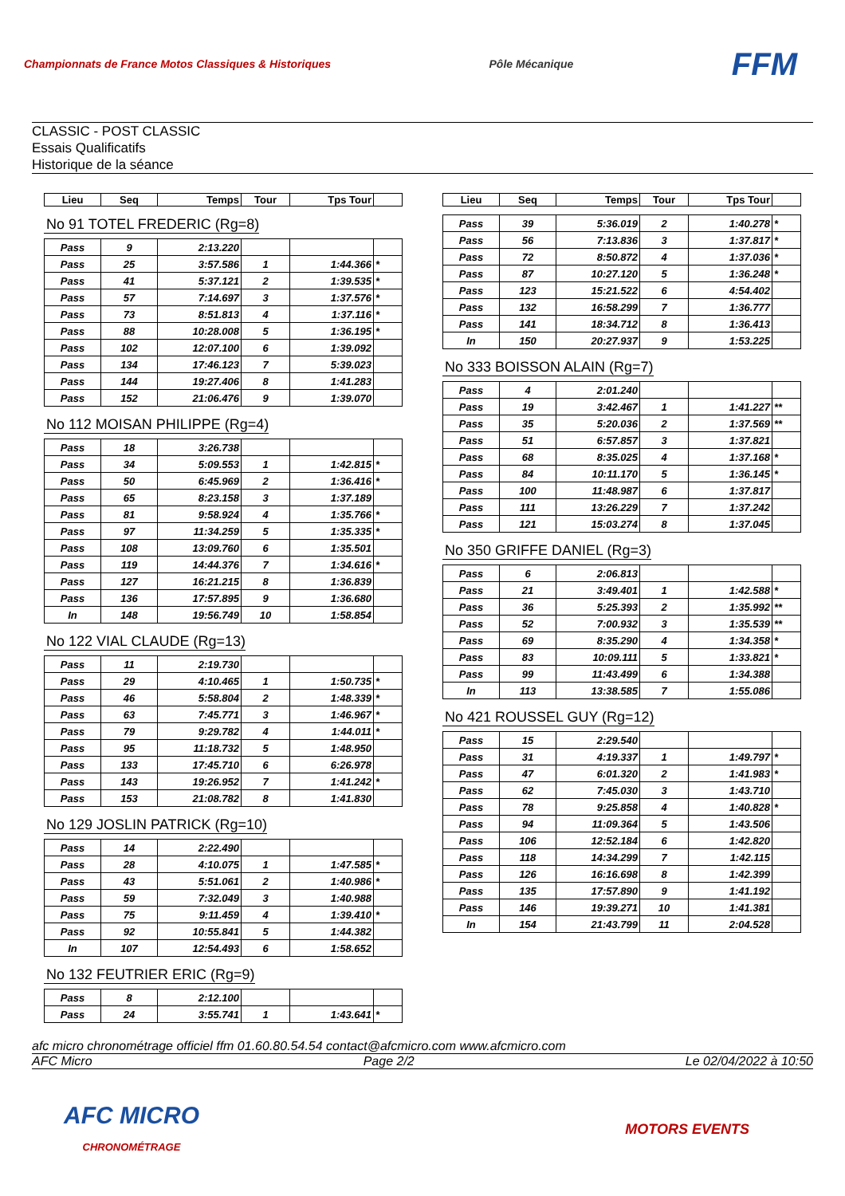Championnats de France Motos Classiques & Historiques
Pôle Mécanique
FFM
CLASSIC - POST CLASSIC
Essais Qualificatifs
Historique de la séance
| Lieu | Seq | Temps | Tour | Tps Tour | |
| --- | --- | --- | --- | --- | --- |
No 91 TOTEL FREDERIC (Rg=8)
| Pass | 9 | 2:13.220 | | | |
| Pass | 25 | 3:57.586 | 1 | 1:44.366 | * |
| Pass | 41 | 5:37.121 | 2 | 1:39.535 | * |
| Pass | 57 | 7:14.697 | 3 | 1:37.576 | * |
| Pass | 73 | 8:51.813 | 4 | 1:37.116 | * |
| Pass | 88 | 10:28.008 | 5 | 1:36.195 | * |
| Pass | 102 | 12:07.100 | 6 | 1:39.092 | |
| Pass | 134 | 17:46.123 | 7 | 5:39.023 | |
| Pass | 144 | 19:27.406 | 8 | 1:41.283 | |
| Pass | 152 | 21:06.476 | 9 | 1:39.070 | |
No 112 MOISAN PHILIPPE (Rg=4)
| Pass | 18 | 3:26.738 | | | |
| Pass | 34 | 5:09.553 | 1 | 1:42.815 | * |
| Pass | 50 | 6:45.969 | 2 | 1:36.416 | * |
| Pass | 65 | 8:23.158 | 3 | 1:37.189 | |
| Pass | 81 | 9:58.924 | 4 | 1:35.766 | * |
| Pass | 97 | 11:34.259 | 5 | 1:35.335 | * |
| Pass | 108 | 13:09.760 | 6 | 1:35.501 | |
| Pass | 119 | 14:44.376 | 7 | 1:34.616 | * |
| Pass | 127 | 16:21.215 | 8 | 1:36.839 | |
| Pass | 136 | 17:57.895 | 9 | 1:36.680 | |
| In | 148 | 19:56.749 | 10 | 1:58.854 | |
No 122 VIAL CLAUDE (Rg=13)
| Pass | 11 | 2:19.730 | | | |
| Pass | 29 | 4:10.465 | 1 | 1:50.735 | * |
| Pass | 46 | 5:58.804 | 2 | 1:48.339 | * |
| Pass | 63 | 7:45.771 | 3 | 1:46.967 | * |
| Pass | 79 | 9:29.782 | 4 | 1:44.011 | * |
| Pass | 95 | 11:18.732 | 5 | 1:48.950 | |
| Pass | 133 | 17:45.710 | 6 | 6:26.978 | |
| Pass | 143 | 19:26.952 | 7 | 1:41.242 | * |
| Pass | 153 | 21:08.782 | 8 | 1:41.830 | |
No 129 JOSLIN PATRICK (Rg=10)
| Pass | 14 | 2:22.490 | | | |
| Pass | 28 | 4:10.075 | 1 | 1:47.585 | * |
| Pass | 43 | 5:51.061 | 2 | 1:40.986 | * |
| Pass | 59 | 7:32.049 | 3 | 1:40.988 | |
| Pass | 75 | 9:11.459 | 4 | 1:39.410 | * |
| Pass | 92 | 10:55.841 | 5 | 1:44.382 | |
| In | 107 | 12:54.493 | 6 | 1:58.652 | |
No 132 FEUTRIER ERIC (Rg=9)
| Pass | 8 | 2:12.100 | | | |
| Pass | 24 | 3:55.741 | 1 | 1:43.641 | * |
| Lieu | Seq | Temps | Tour | Tps Tour | |
| --- | --- | --- | --- | --- | --- |
| Pass | 39 | 5:36.019 | 2 | 1:40.278 | * |
| Pass | 56 | 7:13.836 | 3 | 1:37.817 | * |
| Pass | 72 | 8:50.872 | 4 | 1:37.036 | * |
| Pass | 87 | 10:27.120 | 5 | 1:36.248 | * |
| Pass | 123 | 15:21.522 | 6 | 4:54.402 | |
| Pass | 132 | 16:58.299 | 7 | 1:36.777 | |
| Pass | 141 | 18:34.712 | 8 | 1:36.413 | |
| In | 150 | 20:27.937 | 9 | 1:53.225 | |
No 333 BOISSON ALAIN (Rg=7)
| Pass | 4 | 2:01.240 | | | |
| Pass | 19 | 3:42.467 | 1 | 1:41.227 | ** |
| Pass | 35 | 5:20.036 | 2 | 1:37.569 | ** |
| Pass | 51 | 6:57.857 | 3 | 1:37.821 | |
| Pass | 68 | 8:35.025 | 4 | 1:37.168 | * |
| Pass | 84 | 10:11.170 | 5 | 1:36.145 | * |
| Pass | 100 | 11:48.987 | 6 | 1:37.817 | |
| Pass | 111 | 13:26.229 | 7 | 1:37.242 | |
| Pass | 121 | 15:03.274 | 8 | 1:37.045 | |
No 350 GRIFFE DANIEL (Rg=3)
| Pass | 6 | 2:06.813 | | | |
| Pass | 21 | 3:49.401 | 1 | 1:42.588 | * |
| Pass | 36 | 5:25.393 | 2 | 1:35.992 | ** |
| Pass | 52 | 7:00.932 | 3 | 1:35.539 | ** |
| Pass | 69 | 8:35.290 | 4 | 1:34.358 | * |
| Pass | 83 | 10:09.111 | 5 | 1:33.821 | * |
| Pass | 99 | 11:43.499 | 6 | 1:34.388 | |
| In | 113 | 13:38.585 | 7 | 1:55.086 | |
No 421 ROUSSEL GUY (Rg=12)
| Pass | 15 | 2:29.540 | | | |
| Pass | 31 | 4:19.337 | 1 | 1:49.797 | * |
| Pass | 47 | 6:01.320 | 2 | 1:41.983 | * |
| Pass | 62 | 7:45.030 | 3 | 1:43.710 | |
| Pass | 78 | 9:25.858 | 4 | 1:40.828 | * |
| Pass | 94 | 11:09.364 | 5 | 1:43.506 | |
| Pass | 106 | 12:52.184 | 6 | 1:42.820 | |
| Pass | 118 | 14:34.299 | 7 | 1:42.115 | |
| Pass | 126 | 16:16.698 | 8 | 1:42.399 | |
| Pass | 135 | 17:57.890 | 9 | 1:41.192 | |
| Pass | 146 | 19:39.271 | 10 | 1:41.381 | |
| In | 154 | 21:43.799 | 11 | 2:04.528 | |
afc micro chronométrage officiel ffm 01.60.80.54.54 contact@afcmicro.com www.afcmicro.com
AFC Micro Page 2/2 Le 02/04/2022 à 10:50
AFC MICRO
CHRONOMÉTRAGE
MOTORS EVENTS